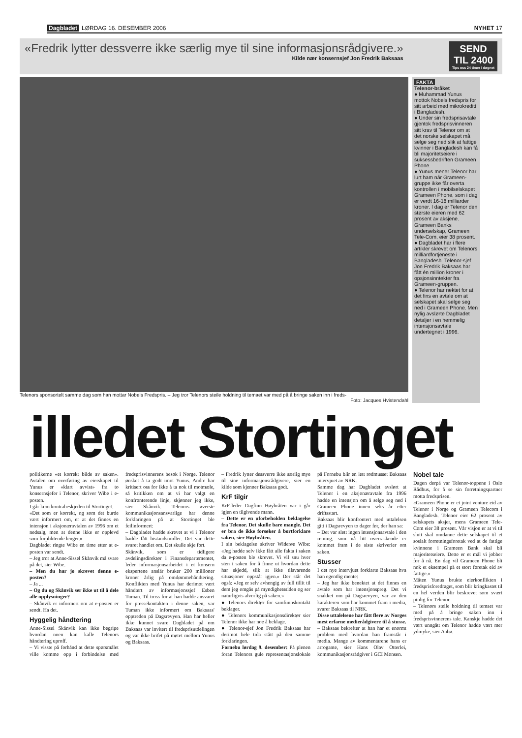Dagbladet LØRDAG 16. DESEMBER 2006 NYHET 17
«Fredrik lytter dessverre ikke særlig mye til sine informasjonsrådgivere.»
Kilde nær konsernsjef Jon Fredrik Baksaas
SEND TIL 2400
Tips oss 24 timer i døgnet
Telenors sponsortelt samme dag som han mottar Nobels Fredspris. – Jeg tror Telenors steile holdning til temaet var med på å bringe saken inn i freds-
Foto: Jacques Hvistendahl
FAKTA
Telenor-bråket
● Muhammad Yunus mottok Nobels fredspris for sitt arbeid med mikrokreditt i Bangladesh.
● Under sin fredsprisavtale gjentok fredsprisvinneren sitt krav til Telenor om at det norske selskapet må selge seg ned slik at fattige kvinner i Bangladesh kan få bli majoritetseiere i suksessbedriften Grameen Phone.
● Yunus mener Telenor har lurt ham når Grameen-gruppe ikke får overta kontrollen i mobilselskapet Grameen Phone, som i dag er verdt 16-18 milliarder kroner. I dag er Telenor den største eieren med 62 prosent av aksjene. Grameen Banks underselskap, Grameen Tele-Com, eier 38 prosent.
● Dagbladet har i flere artikler skrevet om Telenors milliardfortjeneste i Bangladesh. Telenor-sjef Jon Fredrik Baksaas har fått én million kroner i opsjonsinntekter fra Grameen-gruppen.
● Telenor har nektet for at det fins en avtale om at selskapet skal selge seg ned i Grameen Phone. Men nylig avslørte Dagbladet detaljer i en hemmelig intensjonsavtale undertegnet i 1996.
illedet Stortinget
politikerne «et korrekt bilde av saken». Avtalen om overføring av eierskapet til Yunus er «klart avvist» fra to konsernsjefer i Telenor, skriver Wibe i e-posten.
I går kom kontrabeskjeden til Stortinget.
«Det som er korrekt, og som det burde vært informert om, er at det finnes en intensjon i aksjonæravtalen av 1996 om et nedsalg, men at denne ikke er opplevd som forpliktende lenger.»
Dagbladet ringte Wibe en time etter at e-posten var sendt.
– Jeg tror at Anne-Sissel Skånvik må svare på det, sier Wibe.
– Men du har jo skrevet denne e-posten?
– Ja ...
– Og du og Skånvik ser ikke ut til å dele alle opplysninger?
– Skånvik er informert om at e-posten er sendt. Ha det.
Hyggelig håndtering
Anne-Sissel Skånvik kan ikke begripe hvordan noen kan kalle Telenors håndtering uproff.
– Vi visste på forhånd at dette spørsmålet ville komme opp i forbindelse med fredsprisvinnerens besøk i Norge. Telenor ønsket å ta godt imot Yunus. Andre har kritisert oss for ikke å ta nok til motmæle, så kritikken om at vi har valgt en konfronterende linje, skjønner jeg ikke, sier Skånvik. Telenors øverste kommunikasjonsansvarlige har denne forklaringen på at Stortinget ble feilinformert:
– Dagbladet hadde skrevet at vi i Telenor hadde fått bistandsmidler. Det var dette svaret handlet om. Det skulle skje fort.
Skånvik, som er tidligere avdelingsdirektør i Finansdepartementet, leder informasjonsarbeidet i et konsern ekspertene anslår bruker 200 millioner kroner årlig på omdømmehåndtering. Konflikten med Yunus har derimot vært håndtert av informasjonssjef Esben Tuman. Til tross for at han hadde ansvaret for pressekontakten i denne saken, var Tuman ikke informert om Baksaas' opptreden på Dagsrevyen. Han har heller ikke kunnet svare Dagbladet på om Baksaas var invitert til fredsprisutdelingen og var ikke brifet på møtet mellom Yunus og Baksaas.
– Fredrik lytter dessverre ikke særlig mye til sine informasjonsrådgivere, sier en kilde som kjenner Baksaas godt.
KrF tilgir
KrF-leder Dagfinn Høybråten var i går igjen en tilgivende mann.
– Dette er en uforbeholden beklagelse fra Telenor. Det skulle bare mangle. Det er bra de ikke forsøker å bortforklare saken, sier Høybråten.
I sin beklagelse skriver Widerøe Wibe: «Jeg hadde selv ikke fått alle fakta i saken da e-posten ble skrevet. Vi vil snu hver sten i saken for å finne ut hvordan dette har skjedd, slik at ikke tilsvarende situasjoner oppstår igjen.» Der står det også: «Jeg er selv avhengig av full tillit til dem jeg omgås på myndighetssiden og ser naturligvis alvorlig på saken.»
● Telenors direktør for samfunnskontakt beklager.
● Telenors kommunikasjonsdirektør sier Telenor ikke har noe å beklage.
● Telenor-sjef Jon Fredrik Baksaas har derimot hele tida stått på den samme forklaringen.
Fornebu lørdag 9. desember: På plenen foran Telenors gule representasjonslokale på Fornebu blir en lett rødmusset Baksaas intervjuet av NRK.
Samme dag har Dagbladet avslørt at Telenor i en aksjonæravtale fra 1996 hadde en intensjon om å selge seg ned i Grameen Phone innen seks år etter driftsstart.
Baksaas blir konfrontert med uttalelsen gitt i Dagsrevyen to dager før, der han sa:
– Det var slett ingen intensjonsavtale i den retning, som nå litt overraskende er kommet fram i de siste skriverier om saken.
Stusser
I det nye intervjuet forklarte Baksaas hva han egentlig mente:
– Jeg har ikke benektet at det finnes en avtale som har intensjonspreg. Det vi snakket om på Dagsrevyen, var av den karakteren som har kommet fram i media, svarer Baksaas til NRK.
Disse uttalelsene har fått flere av Norges mest erfarne medierådgivere til å stusse.
– Baksaas bekrefter at han har et enormt problem med hvordan han framstår i media. Mange av kommentarene hans er arrogante, sier Hans Olav Otterlei, kommunikasjonsrådgiver i GCI Monsen.
Nobel tale
Dagen derpå var Telenor-toppene i Oslo Rådhus, for å se sin forretningspartner motta fredsprisen.
«Grameen Phone er et joint venture eid av Telenor i Norge og Grameen Telecom i Bangladesh. Telenor eier 62 prosent av selskapets aksjer, mens Grameen Tele-Com eier 38 prosent. Vår visjon er at vi til slutt skal omdanne dette selskapet til et sosialt forretningsforetak ved at de fattige kvinnene i Grameen Bank skal bli majoritetseiere. Dette er et mål vi jobber for å nå. En dag vil Grameen Phone bli nok et eksempel på et stort foretak eid av fattige.»
Måten Yunus brukte eierkonflikten i fredsprisforedraget, som blir kringkastet til en hel verden blir beskrevet som svært pinlig for Telenor.
– Telenors steile holdning til temaet var med på å bringe saken inn i fredsprisvinnerens tale. Kanskje hadde det vært unngått om Telenor hadde vært mer ydmyke, sier Aabø.